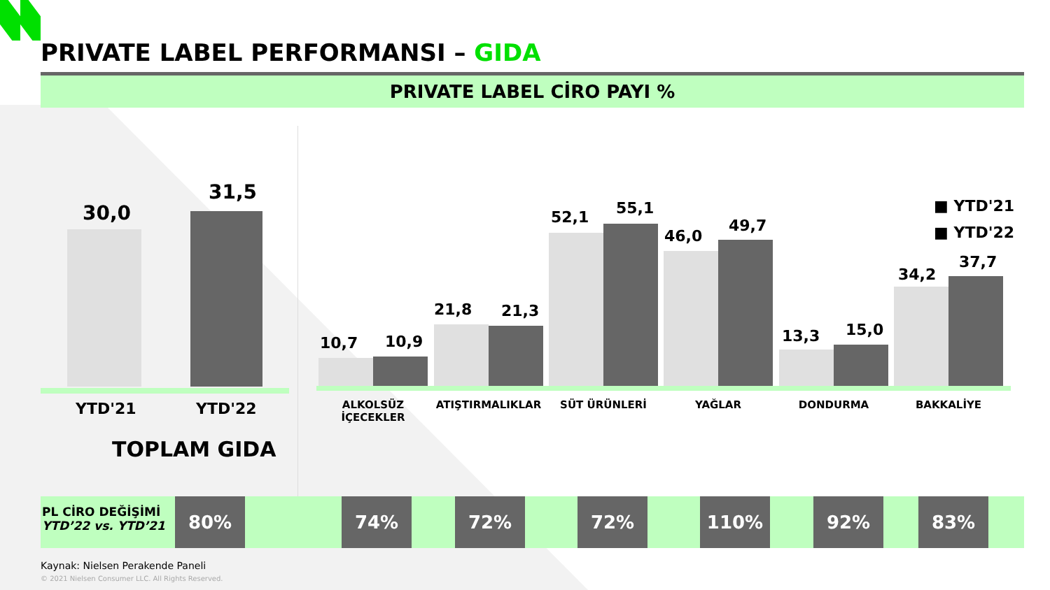PRIVATE LABEL PERFORMANSI – GIDA
PRIVATE LABEL CİRO PAYI %
30,0
31,5
YTD'21 YTD'22
TOPLAM GIDA
10,7 10,9
21,8 21,3
52,1 55,1
46,0
49,7
13,3 15,0
34,2
37,7
■ YTD'21
■ YTD'22
ALKOLSÜZ
İÇECEKLER
ATIŞTIRMALIKLAR SÜT ÜRÜNLERİ YAĞLAR DONDURMA BAKKALİYE
PL CİRO DEĞİŞİMİ
YTD’22 vs. YTD’21
80% 74% 72% 72% 110% 92% 83%
Kaynak: Nielsen Perakende Paneli
© 2021 Nielsen Consumer LLC. All Rights Reserved.